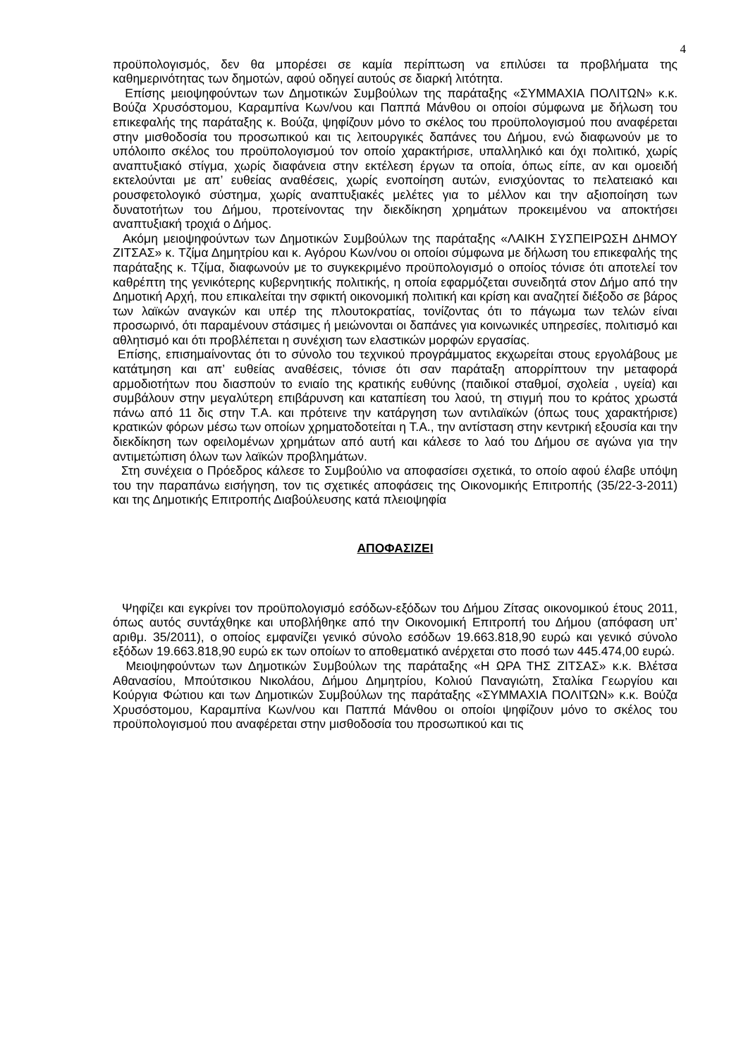4
προϋπολογισμός, δεν θα μπορέσει σε καμία περίπτωση να επιλύσει τα προβλήματα της καθημερινότητας των δημοτών, αφού οδηγεί αυτούς σε διαρκή λιτότητα.
Επίσης μειοψηφούντων των Δημοτικών Συμβούλων της παράταξης «ΣΥΜΜΑΧΙΑ ΠΟΛΙΤΩΝ» κ.κ. Βούζα Χρυσόστομου, Καραμπίνα Κων/νου και Παππά Μάνθου οι οποίοι σύμφωνα με δήλωση του επικεφαλής της παράταξης κ. Βούζα, ψηφίζουν μόνο το σκέλος του προϋπολογισμού που αναφέρεται στην μισθοδοσία του προσωπικού και τις λειτουργικές δαπάνες του Δήμου, ενώ διαφωνούν με το υπόλοιπο σκέλος του προϋπολογισμού τον οποίο χαρακτήρισε, υπαλληλικό και όχι πολιτικό, χωρίς αναπτυξιακό στίγμα, χωρίς διαφάνεια στην εκτέλεση έργων τα οποία, όπως είπε, αν και ομοειδή εκτελούνται με απ’ ευθείας αναθέσεις, χωρίς ενοποίηση αυτών, ενισχύοντας το πελατειακό και ρουσφετολογικό σύστημα, χωρίς αναπτυξιακές μελέτες για το μέλλον και την αξιοποίηση των δυνατοτήτων του Δήμου, προτείνοντας την διεκδίκηση χρημάτων προκειμένου να αποκτήσει αναπτυξιακή τροχιά ο Δήμος.
Ακόμη μειοψηφούντων των Δημοτικών Συμβούλων της παράταξης «ΛΑΙΚΗ ΣΥΣΠΕΙΡΩΣΗ ΔΗΜΟΥ ΖΙΤΣΑΣ» κ. Τζίμα Δημητρίου και κ. Αγόρου Κων/νου οι οποίοι σύμφωνα με δήλωση του επικεφαλής της παράταξης κ. Τζίμα, διαφωνούν με το συγκεκριμένο προϋπολογισμό ο οποίος τόνισε ότι αποτελεί τον καθρέπτη της γενικότερης κυβερνητικής πολιτικής, η οποία εφαρμόζεται συνειδητά στον Δήμο από την Δημοτική Αρχή, που επικαλείται την σφικτή οικονομική πολιτική και κρίση και αναζητεί διέξοδο σε βάρος των λαϊκών αναγκών και υπέρ της πλουτοκρατίας, τονίζοντας ότι το πάγωμα των τελών είναι προσωρινό, ότι παραμένουν στάσιμες ή μειώνονται οι δαπάνες για κοινωνικές υπηρεσίες, πολιτισμό και αθλητισμό και ότι προβλέπεται η συνέχιση των ελαστικών μορφών εργασίας.
Επίσης, επισημαίνοντας ότι το σύνολο του τεχνικού προγράμματος εκχωρείται στους εργολάβους με κατάτμηση και απ’ ευθείας αναθέσεις, τόνισε ότι σαν παράταξη απορρίπτουν την μεταφορά αρμοδιοτήτων που διασπούν το ενιαίο της κρατικής ευθύνης (παιδικοί σταθμοί, σχολεία , υγεία) και συμβάλουν στην μεγαλύτερη επιβάρυνση και καταπίεση του λαού, τη στιγμή που το κράτος χρωστά πάνω από 11 δις στην Τ.Α. και πρότεινε την κατάργηση των αντιλαϊκών (όπως τους χαρακτήρισε) κρατικών φόρων μέσω των οποίων χρηματοδοτείται η Τ.Α., την αντίσταση στην κεντρική εξουσία και την διεκδίκηση των οφειλομένων χρημάτων από αυτή και κάλεσε το λαό του Δήμου σε αγώνα για την αντιμετώπιση όλων των λαϊκών προβλημάτων.
Στη συνέχεια ο Πρόεδρος κάλεσε το Συμβούλιο να αποφασίσει σχετικά, το οποίο αφού έλαβε υπόψη του την παραπάνω εισήγηση, τον τις σχετικές αποφάσεις της Οικονομικής Επιτροπής (35/22-3-2011) και της Δημοτικής Επιτροπής Διαβούλευσης κατά πλειοψηφία
ΑΠΟΦΑΣΙΖΕΙ
Ψηφίζει και εγκρίνει τον προϋπολογισμό εσόδων-εξόδων του Δήμου Ζίτσας οικονομικού έτους 2011, όπως αυτός συντάχθηκε και υποβλήθηκε από την Οικονομική Επιτροπή του Δήμου (απόφαση υπ’ αριθμ. 35/2011), ο οποίος εμφανίζει γενικό σύνολο εσόδων 19.663.818,90 ευρώ και γενικό σύνολο εξόδων 19.663.818,90 ευρώ εκ των οποίων το αποθεματικό ανέρχεται στο ποσό των 445.474,00 ευρώ.
Μειοψηφούντων των Δημοτικών Συμβούλων της παράταξης «Η ΩΡΑ ΤΗΣ ΖΙΤΣΑΣ» κ.κ. Βλέτσα Αθανασίου, Μπούτσικου Νικολάου, Δήμου Δημητρίου, Κολιού Παναγιώτη, Σταλίκα Γεωργίου και Κούργια Φώτιου και των Δημοτικών Συμβούλων της παράταξης «ΣΥΜΜΑΧΙΑ ΠΟΛΙΤΩΝ» κ.κ. Βούζα Χρυσόστομου, Καραμπίνα Κων/νου και Παππά Μάνθου οι οποίοι ψηφίζουν μόνο το σκέλος του προϋπολογισμού που αναφέρεται στην μισθοδοσία του προσωπικού και τις